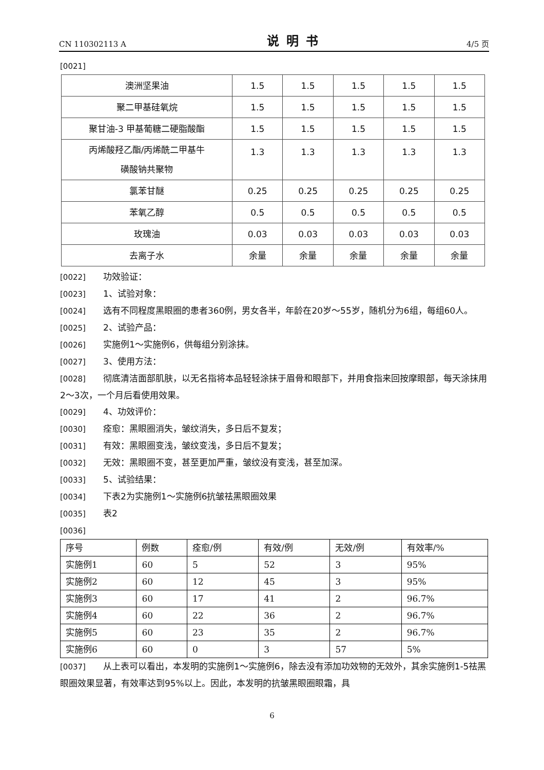CN 110302113 A 说明书 4/5 页
[0021]
| 澳洲坚果油 | 1.5 | 1.5 | 1.5 | 1.5 | 1.5 |
| 聚二甲基硅氧烷 | 1.5 | 1.5 | 1.5 | 1.5 | 1.5 |
| 聚甘油-3 甲基葡糖二硬脂酸酯 | 1.5 | 1.5 | 1.5 | 1.5 | 1.5 |
| 丙烯酸羟乙酯/丙烯酰二甲基牛 磺酸钠共聚物 | 1.3 | 1.3 | 1.3 | 1.3 | 1.3 |
| 氯苯甘醚 | 0.25 | 0.25 | 0.25 | 0.25 | 0.25 |
| 苯氧乙醇 | 0.5 | 0.5 | 0.5 | 0.5 | 0.5 |
| 玫瑰油 | 0.03 | 0.03 | 0.03 | 0.03 | 0.03 |
| 去离子水 | 余量 | 余量 | 余量 | 余量 | 余量 |
[0022] 功效验证：
[0023] 1、试验对象：
[0024] 选有不同程度黑眼圈的患者360例，男女各半，年龄在20岁～55岁，随机分为6组，每组60人。
[0025] 2、试验产品：
[0026] 实施例1～实施例6，供每组分别涂抹。
[0027] 3、使用方法：
[0028] 彻底清洁面部肌肤，以无名指将本品轻轻涂抹于眉骨和眼部下，并用食指来回按摩眼部，每天涂抹用2～3次，一个月后看使用效果。
[0029] 4、功效评价：
[0030] 痊愈：黑眼圈消失，皱纹消失，多日后不复发；
[0031] 有效：黑眼圈变浅，皱纹变浅，多日后不复发；
[0032] 无效：黑眼圈不变，甚至更加严重，皱纹没有变浅，甚至加深。
[0033] 5、试验结果：
[0034] 下表2为实施例1～实施例6抗皱祛黑眼圈效果
[0035] 表2
[0036]
| 序号 | 例数 | 痊愈/例 | 有效/例 | 无效/例 | 有效率/% |
| 实施例1 | 60 | 5 | 52 | 3 | 95% |
| 实施例2 | 60 | 12 | 45 | 3 | 95% |
| 实施例3 | 60 | 17 | 41 | 2 | 96.7% |
| 实施例4 | 60 | 22 | 36 | 2 | 96.7% |
| 实施例5 | 60 | 23 | 35 | 2 | 96.7% |
| 实施例6 | 60 | 0 | 3 | 57 | 5% |
[0037] 从上表可以看出，本发明的实施例1～实施例6，除去没有添加功效物的无效外，其余实施例1-5祛黑眼圈效果显著，有效率达到95%以上。因此，本发明的抗皱黑眼圈眼霜，具
6